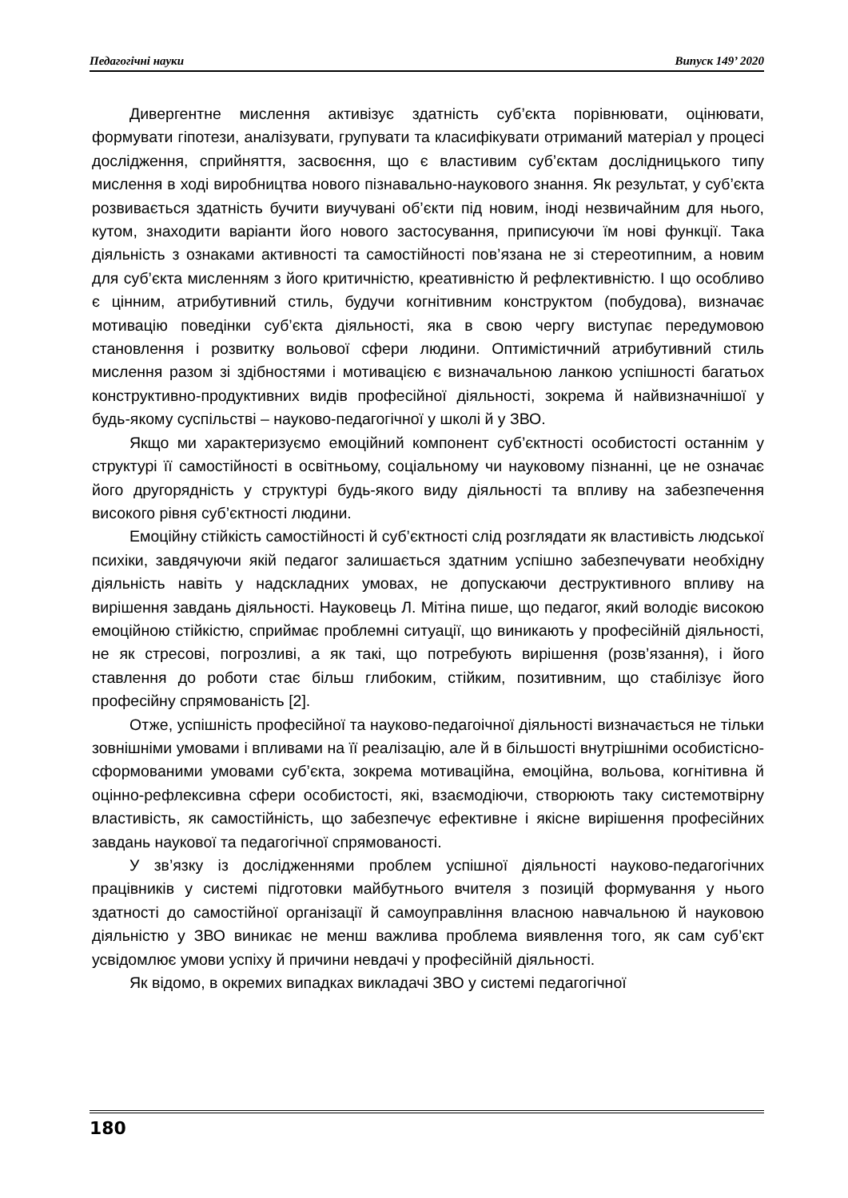Педагогічні науки Випуск 149’ 2020
Дивергентне мислення активізує здатність суб’єкта порівнювати, оцінювати, формувати гіпотези, аналізувати, групувати та класифікувати отриманий матеріал у процесі дослідження, сприйняття, засвоєння, що є властивим суб’єктам дослідницького типу мислення в ході виробництва нового пізнавально-наукового знання. Як результат, у суб’єкта розвивається здатність бучити виучувані об’єкти під новим, іноді незвичайним для нього, кутом, знаходити варіанти його нового застосування, приписуючи їм нові функції. Така діяльність з ознаками активності та самостійності пов’язана не зі стереотипним, а новим для суб’єкта мисленням з його критичністю, креативністю й рефлективністю. І що особливо є цінним, атрибутивний стиль, будучи когнітивним конструктом (побудова), визначає мотивацію поведінки суб’єкта діяльності, яка в свою чергу виступає передумовою становлення і розвитку вольової сфери людини. Оптимістичний атрибутивний стиль мислення разом зі здібностями і мотивацією є визначальною ланкою успішності багатьох конструктивно-продуктивних видів професійної діяльності, зокрема й найвизначнішої у будь-якому суспільстві – науково-педагогічної у школі й у ЗВО.
Якщо ми характеризуємо емоційний компонент суб’єктності особистості останнім у структурі її самостійності в освітньому, соціальному чи науковому пізнанні, це не означає його другорядність у структурі будь-якого виду діяльності та впливу на забезпечення високого рівня суб’єктності людини.
Емоційну стійкість самостійності й суб’єктності слід розглядати як властивість людської психіки, завдячуючи якій педагог залишається здатним успішно забезпечувати необхідну діяльність навіть у надскладних умовах, не допускаючи деструктивного впливу на вирішення завдань діяльності. Науковець Л. Мітіна пише, що педагог, який володіє високою емоційною стійкістю, сприймає проблемні ситуації, що виникають у професійній діяльності, не як стресові, погрозливі, а як такі, що потребують вирішення (розв’язання), і його ставлення до роботи стає більш глибоким, стійким, позитивним, що стабілізує його професійну спрямованість [2].
Отже, успішність професійної та науково-педагоічної діяльності визначається не тільки зовнішніми умовами і впливами на її реалізацію, але й в більшості внутрішніми особистісно-сформованими умовами суб’єкта, зокрема мотиваційна, емоційна, вольова, когнітивна й оцінно-рефлексивна сфери особистості, які, взаємодіючи, створюють таку системотвірну властивість, як самостійність, що забезпечує ефективне і якісне вирішення професійних завдань наукової та педагогічної спрямованості.
У зв’язку із дослідженнями проблем успішної діяльності науково-педагогічних працівників у системі підготовки майбутнього вчителя з позицій формування у нього здатності до самостійної організації й самоуправління власною навчальною й науковою діяльністю у ЗВО виникає не менш важлива проблема виявлення того, як сам суб’єкт усвідомлює умови успіху й причини невдачі у професійній діяльності.
Як відомо, в окремих випадках викладачі ЗВО у системі педагогічної
180